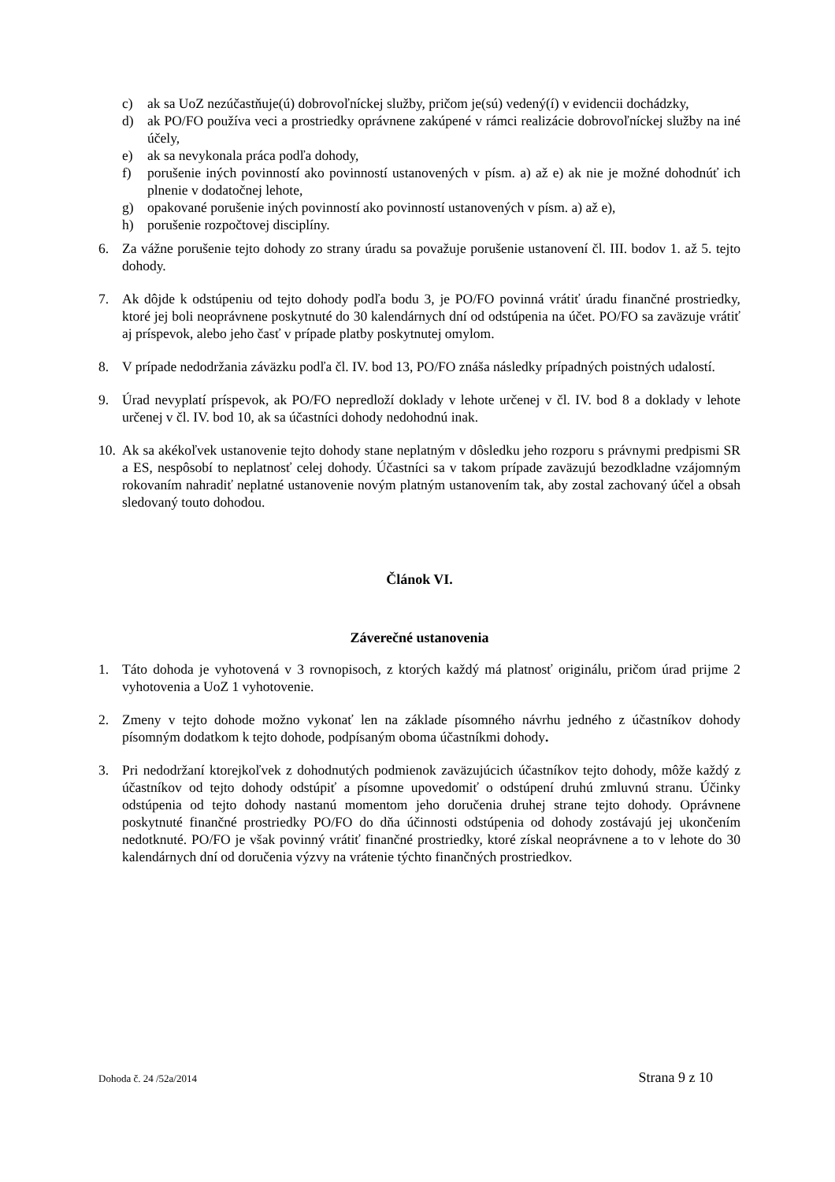c) ak sa UoZ nezúčastňuje(ú) dobrovoľníckej služby, pričom je(sú) vedený(í) v evidencii dochádzky,
d) ak PO/FO používa veci a prostriedky oprávnene zakúpené v rámci realizácie dobrovoľníckej služby na iné účely,
e) ak sa nevykonala práca podľa dohody,
f) porušenie iných povinností ako povinností ustanovených v písm. a) až e) ak nie je možné dohodnúť ich plnenie v dodatočnej lehote,
g) opakované porušenie iných povinností ako povinností ustanovených v písm. a) až e),
h) porušenie rozpočtovej disciplíny.
6. Za vážne porušenie tejto dohody zo strany úradu sa považuje porušenie ustanovení čl. III. bodov 1. až 5. tejto dohody.
7. Ak dôjde k odstúpeniu od tejto dohody podľa bodu 3, je PO/FO povinná vrátiť úradu finančné prostriedky, ktoré jej boli neoprávnene poskytnuté do 30 kalendárnych dní od odstúpenia na účet. PO/FO sa zaväzuje vrátiť aj príspevok, alebo jeho časť v prípade platby poskytnutej omylom.
8. V prípade nedodržania záväzku podľa čl. IV. bod 13, PO/FO znáša následky prípadných poistných udalostí.
9. Úrad nevyplatí príspevok, ak PO/FO nepredloží doklady v lehote určenej v čl. IV. bod 8 a doklady v lehote určenej v čl. IV. bod 10, ak sa účastníci dohody nedohodnú inak.
10. Ak sa akékoľvek ustanovenie tejto dohody stane neplatným v dôsledku jeho rozporu s právnymi predpismi SR a ES, nespôsobí to neplatnosť celej dohody. Účastníci sa v takom prípade zaväzujú bezodkladne vzájomným rokovaním nahradiť neplatné ustanovenie novým platným ustanovením tak, aby zostal zachovaný účel a obsah sledovaný touto dohodou.
Článok VI.
Záverečné ustanovenia
1. Táto dohoda je vyhotovená v 3 rovnopisoch, z ktorých každý má platnosť originálu, pričom úrad prijme 2 vyhotovenia a UoZ 1 vyhotovenie.
2. Zmeny v tejto dohode možno vykonať len na základe písomného návrhu jedného z účastníkov dohody písomným dodatkom k tejto dohode, podpísaným oboma účastníkmi dohody.
3. Pri nedodržaní ktorejkoľvek z dohodnutých podmienok zaväzujúcich účastníkov tejto dohody, môže každý z účastníkov od tejto dohody odstúpiť a písomne upovedomiť o odstúpení druhú zmluvnú stranu. Účinky odstúpenia od tejto dohody nastanú momentom jeho doručenia druhej strane tejto dohody. Oprávnene poskytnuté finančné prostriedky PO/FO do dňa účinnosti odstúpenia od dohody zostávajú jej ukončením nedotknuté. PO/FO je však povinný vrátiť finančné prostriedky, ktoré získal neoprávnene a to v lehote do 30 kalendárnych dní od doručenia výzvy na vrátenie týchto finančných prostriedkov.
Dohoda č. 24 /52a/2014 Strana 9 z 10